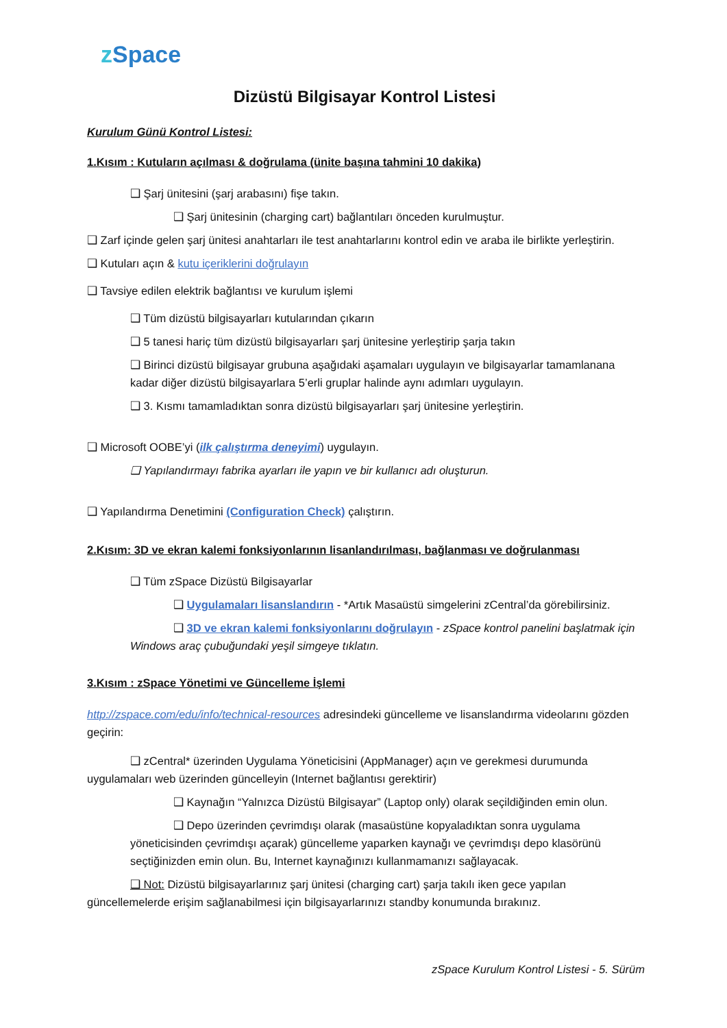z Space
Dizüstü Bilgisayar Kontrol Listesi
Kurulum Günü Kontrol Listesi:
1.Kısım : Kutuların açılması & doğrulama (ünite başına tahmini 10 dakika)
❑ Şarj ünitesini (şarj arabasını) fişe takın.
❑ Şarj ünitesinin (charging cart) bağlantıları önceden kurulmuştur.
❑ Zarf içinde gelen şarj ünitesi anahtarları ile test anahtarlarını kontrol edin ve araba ile birlikte yerleştirin.
❑ Kutuları açın & kutu içeriklerini doğrulayın
❑ Tavsiye edilen elektrik bağlantısı ve kurulum işlemi
❑ Tüm dizüstü bilgisayarları kutularından çıkarın
❑ 5 tanesi hariç tüm dizüstü bilgisayarları şarj ünitesine yerleştirip şarja takın
❑ Birinci dizüstü bilgisayar grubuna aşağıdaki aşamaları uygulayın ve bilgisayarlar tamamlanana kadar diğer dizüstü bilgisayarlara 5’erli gruplar halinde aynı adımları uygulayın.
❑ 3. Kısmı tamamladıktan sonra dizüstü bilgisayarları şarj ünitesine yerleştirin.
❑ Microsoft OOBE’yi (ilk çalıştırma deneyimi) uygulayın.
❑ Yapılandırmayı fabrika ayarları ile yapın ve bir kullanıcı adı oluşturun.
❑ Yapılandırma Denetimini (Configuration Check) çalıştırın.
2.Kısım: 3D ve ekran kalemi fonksiyonlarının lisanlandırılması, bağlanması ve doğrulanması
❑ Tüm zSpace Dizüstü Bilgisayarlar
❑ Uygulamaları lisanslandırın - *Artık Masaüstü simgelerini zCentral’da görebilirsiniz.
❑ 3D ve ekran kalemi fonksiyonlarını doğrulayın - zSpace kontrol panelini başlatmak için Windows araç çubuğundaki yeşil simgeye tıklatın.
3.Kısım : zSpace Yönetimi ve Güncelleme İşlemi
http://zspace.com/edu/info/technical-resources adresindeki güncelleme ve lisanslandırma videolarını gözden geçirin:
❑ zCentral* üzerinden Uygulama Yöneticisini (AppManager) açın ve gerekmesi durumunda uygulamaları web üzerinden güncelleyin (Internet bağlantısı gerektirir)
❑ Kaynağın “Yalnızca Dizüstü Bilgisayar” (Laptop only) olarak seçildiğinden emin olun.
❑ Depo üzerinden çevrimdışı olarak (masaüstüne kopyaladıktan sonra uygulama yöneticisinden çevrimdışı açarak) güncelleme yaparken kaynağı ve çevrimdışı depo klasörünü seçtiğinizden emin olun. Bu, Internet kaynağınızı kullanmamanızı sağlayacak.
❑ Not: Dizüstü bilgisayarlarınız şarj ünitesi (charging cart) şarja takılı iken gece yapılan güncellemelerde erişim sağlanabilmesi için bilgisayarlarınızı standby konumunda bırakınız.
zSpace Kurulum Kontrol Listesi - 5. Sürüm